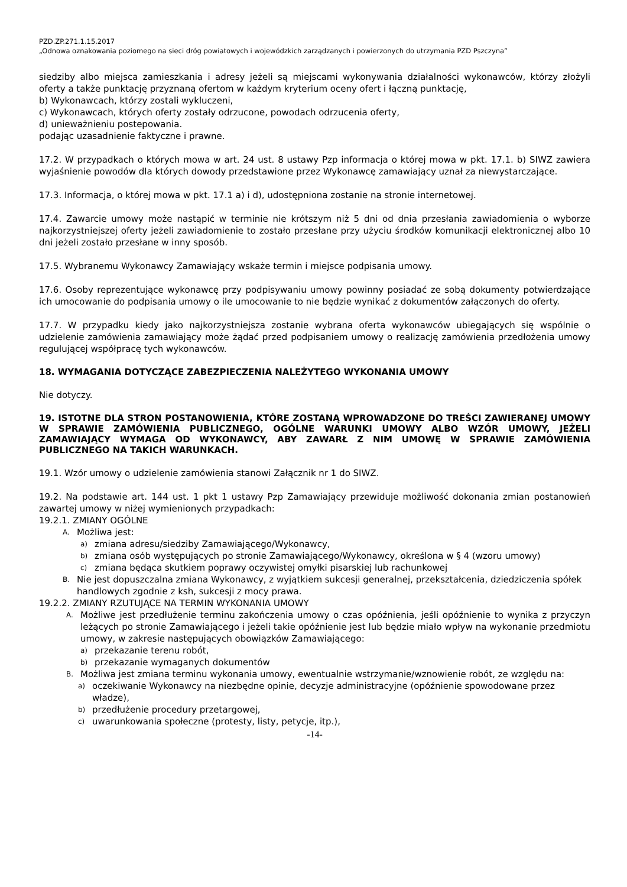PZD.ZP.271.1.15.2017
„Odnowa oznakowania poziomego na sieci dróg powiatowych i wojewódzkich zarządzanych i powierzonych do utrzymania PZD Pszczyna”
siedziby albo miejsca zamieszkania i adresy jeżeli są miejscami wykonywania działalności wykonawców, którzy złożyli oferty a także punktację przyznaną ofertom w każdym kryterium oceny ofert i łączną punktację,
b) Wykonawcach, którzy zostali wykluczeni,
c) Wykonawcach, których oferty zostały odrzucone, powodach odrzucenia oferty,
d) unieważnieniu postepowania.
podając uzasadnienie faktyczne i prawne.
17.2. W przypadkach o których mowa w art. 24 ust. 8 ustawy Pzp informacja o której mowa w pkt. 17.1. b) SIWZ zawiera wyjaśnienie powodów dla których dowody przedstawione przez Wykonawcę zamawiający uznał za niewystarczające.
17.3. Informacja, o której mowa w pkt. 17.1 a) i d), udostępniona zostanie na stronie internetowej.
17.4. Zawarcie umowy może nastąpić w terminie nie krótszym niż 5 dni od dnia przesłania zawiadomienia o wyborze najkorzystniejszej oferty jeżeli zawiadomienie to zostało przesłane przy użyciu środków komunikacji elektronicznej albo 10 dni jeżeli zostało przesłane w inny sposób.
17.5. Wybranemu Wykonawcy Zamawiający wskaże termin i miejsce podpisania umowy.
17.6. Osoby reprezentujące wykonawcę przy podpisywaniu umowy powinny posiadać ze sobą dokumenty potwierdzające ich umocowanie do podpisania umowy o ile umocowanie to nie będzie wynikać z dokumentów załączonych do oferty.
17.7. W przypadku kiedy jako najkorzystniejsza zostanie wybrana oferta wykonawców ubiegających się wspólnie o udzielenie zamówienia zamawiający może żądać przed podpisaniem umowy o realizację zamówienia przedłożenia umowy regulującej współpracę tych wykonawców.
18. WYMAGANIA DOTYCZĄCE ZABEZPIECZENIA NALEŻYTEGO WYKONANIA UMOWY
Nie dotyczy.
19. ISTOTNE DLA STRON POSTANOWIENIA, KTÓRE ZOSTANĄ WPROWADZONE DO TREŚCI ZAWIERANEJ UMOWY W SPRAWIE ZAMÓWIENIA PUBLICZNEGO, OGÓLNE WARUNKI UMOWY ALBO WZÓR UMOWY, JEŻELI ZAMAWIAJĄCY WYMAGA OD WYKONAWCY, ABY ZAWARŁ Z NIM UMOWĘ W SPRAWIE ZAMÓWIENIA PUBLICZNEGO NA TAKICH WARUNKACH.
19.1. Wzór umowy o udzielenie zamówienia stanowi Załącznik nr 1 do SIWZ.
19.2. Na podstawie art. 144 ust. 1 pkt 1 ustawy Pzp Zamawiający przewiduje możliwość dokonania zmian postanowień zawartej umowy w niżej wymienionych przypadkach:
19.2.1. ZMIANY OGÓLNE
A. Możliwa jest:
a) zmiana adresu/siedziby Zamawiającego/Wykonawcy,
b) zmiana osób występujących po stronie Zamawiającego/Wykonawcy, określona w § 4 (wzoru umowy)
c) zmiana będąca skutkiem poprawy oczywistej omyłki pisarskiej lub rachunkowej
B. Nie jest dopuszczalna zmiana Wykonawcy, z wyjątkiem sukcesji generalnej, przekształcenia, dziedziczenia spółek handlowych zgodnie z ksh, sukcesji z mocy prawa.
19.2.2. ZMIANY RZUTUJĄCE NA TERMIN WYKONANIA UMOWY
A. Możliwe jest przedłużenie terminu zakończenia umowy o czas opóźnienia, jeśli opóźnienie to wynika z przyczyn leżących po stronie Zamawiającego i jeżeli takie opóźnienie jest lub będzie miało wpływ na wykonanie przedmiotu umowy, w zakresie następujących obowiązków Zamawiającego:
a) przekazanie terenu robót,
b) przekazanie wymaganych dokumentów
B. Możliwa jest zmiana terminu wykonania umowy, ewentualnie wstrzymanie/wznowienie robót, ze względu na:
a) oczekiwanie Wykonawcy na niezbędne opinie, decyzje administracyjne (opóźnienie spowodowane przez władze),
b) przedłużenie procedury przetargowej,
c) uwarunkowania społeczne (protesty, listy, petycje, itp.),
-14-